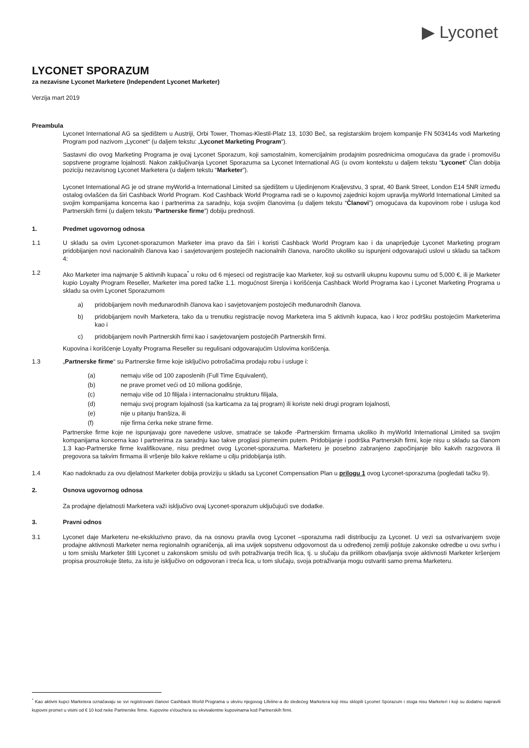▶ Lyconet
LYCONET SPORAZUM
za nezavisne Lyconet Marketere (Independent Lyconet Marketer)
Verzija mart 2019
Preambula
Lyconet International AG sa sjedištem u Austriji, Orbi Tower, Thomas-Klestil-Platz 13, 1030 Beč, sa registarskim brojem kompanije FN 503414s vodi Marketing Program pod nazivom „Lyconet“ (u daljem tekstu: „Lyconet Marketing Program“).
Sastavni dio ovog Marketing Programa je ovaj Lyconet Sporazum, koji samostalnim, komercijalnim prodajnim posrednicima omogućava da grade i promovišu sopstvene programe lojalnosti. Nakon zaključivanja Lyconet Sporazuma sa Lyconet International AG (u ovom kontekstu u daljem tekstu “Lyconet” Član dobija poziciju nezavisnog Lyconet Marketera (u daljem tekstu “Marketer”).
Lyconet International AG je od strane myWorld-a International Limited sa sjedištem u Ujedinjenom Kraljevstvu, 3 sprat, 40 Bank Street, London E14 5NR između ostalog ovlašćen da širi Cashback World Program. Kod Cashback World Programa radi se o kupovnoj zajednici kojom upravlja myWorld International Limited sa svojim kompanijama koncerna kao i partnerima za saradnju, koja svojim članovima (u daljem tekstu “Članovi”) omogućava da kupovinom robe i usluga kod Partnerskih firmi (u daljem tekstu “Partnerske firme”) dobiju prednosti.
1. Predmet ugovornog odnosa
1.1 U skladu sa ovim Lyconet-sporazumon Marketer ima pravo da širi i koristi Cashback World Program kao i da unaprijeđuje Lyconet Marketing program pridobijanjen novi nacionalnih članova kao i savjetovanjem postejećih nacionalnih članova, naročito ukoliko su ispunjeni odgovarajući uslovi u skladu sa tačkom 4:
1.2 Ako Marketer ima najmanje 5 aktivnih kupaca<sup>*</sup> u roku od 6 mjeseci od registracije kao Marketer, koji su ostvarili ukupnu kupovnu sumu od 5,000 €, ili je Marketer kupio Loyalty Program Reseller, Marketer ima pored tačke 1.1. mogućnost širenja i korišćenja Cashback World Programa kao i Lyconet Marketing Programa u skladu sa ovim Lyconet Sporazumom
a) pridobijanjem novih međunarodnih članova kao i savjetovanjem postojećih međunarodnih članova.
b) pridobijanjem novih Marketera, tako da u trenutku registracije novog Marketera ima 5 aktivnih kupaca, kao i kroz podršku postojećim Marketerima kao i
c) pridobijanjem novih Partnerskih firmi kao i savjetovanjem postojećih Partnerskih firmi.
Kupovina i korišćenje Loyalty Programa Reseller su regulisani odgovarajućim Uslovima korišćenja.
1.3 „Partnerske firme“ su Partnerske firme koje isključivo potrošačima prodaju robu i usluge i:
(a) nemaju više od 100 zaposlenih (Full Time Equivalent),
(b) ne prave promet veći od 10 miliona godišnje,
(c) nemaju više od 10 filijala i internacionalnu strukturu filijala,
(d) nemaju svoj program lojalnosti (sa karticama za taj program) ili koriste neki drugi program lojalnosti,
(e) nije u pitanju franšiza, ili
(f) nije firma ćerka neke strane firme.
Partnerske firme koje ne ispunjavaju gore navedene uslove, smatraće se takođe -Partnerskim firmama ukoliko ih myWorld International Limited sa svojim kompanijama koncerna kao I partnerima za saradnju kao takve proglasi pismenim putem. Pridobijanje i podrška Partnerskih firmi, koje nisu u skladu sa članom 1.3 kao-Partnerske firme kvalifikovane, nisu predmet ovog Lyconet-sporazuma. Marketeru je posebno zabranjeno započinjanje bilo kakvih razgovora ili pregovora sa takvim firmama ili vršenje bilo kakve reklame u cilju pridobijanja istih.
1.4 Kao nadoknadu za ovu djelatnost Marketer dobija proviziju u skladu sa Lyconet Compensation Plan u prilogu 1 ovog Lyconet-sporazuma (pogledati tačku 9).
2. Osnova ugovornog odnosa
Za prodajne djelatnosti Marketera važi isključivo ovaj Lyconet-sporazum uključujući sve dodatke.
3. Pravni odnos
3.1 Lyconet daje Marketeru ne-ekskluzivno pravo, da na osnovu pravila ovog Lyconet –sporazuma radi distribuciju za Lyconet. U vezi sa ostvarivanjem svoje prodajne aktivnosti Marketer nema regionalnih ograničenja, ali ima uvijek sopstvenu odgovornost da u određenoj zemlji poštuje zakonske odredbe u ovu svrhu i u tom smislu Marketer štiti Lyconet u zakonskom smislu od svih potraživanja trećih lica, tj. u slučaju da priilikom obavljanja svoje aktivnosti Marketer kršenjem propisa prouzrokuje štetu, za istu je isključivo on odgovoran i treća lica, u tom slučaju, svoja potraživanja mogu ostvariti samo prema Marketeru.
<sup>*</sup> Kao aktivni kupci Marketera označavaju se svi registrovani članovi Cashback World Programa u okviru njegovog Lifeline-a do sledećeg Marketera koji nisu sklopili Lyconet Sporazum i stoga nisu Marketeri i koji su dodatno napravili kupovni promet u visini od € 10 kod neke Partnerske firme. Kupovine eVouchera su ekvivalentne kupovinama kod Partnerskih firmi.